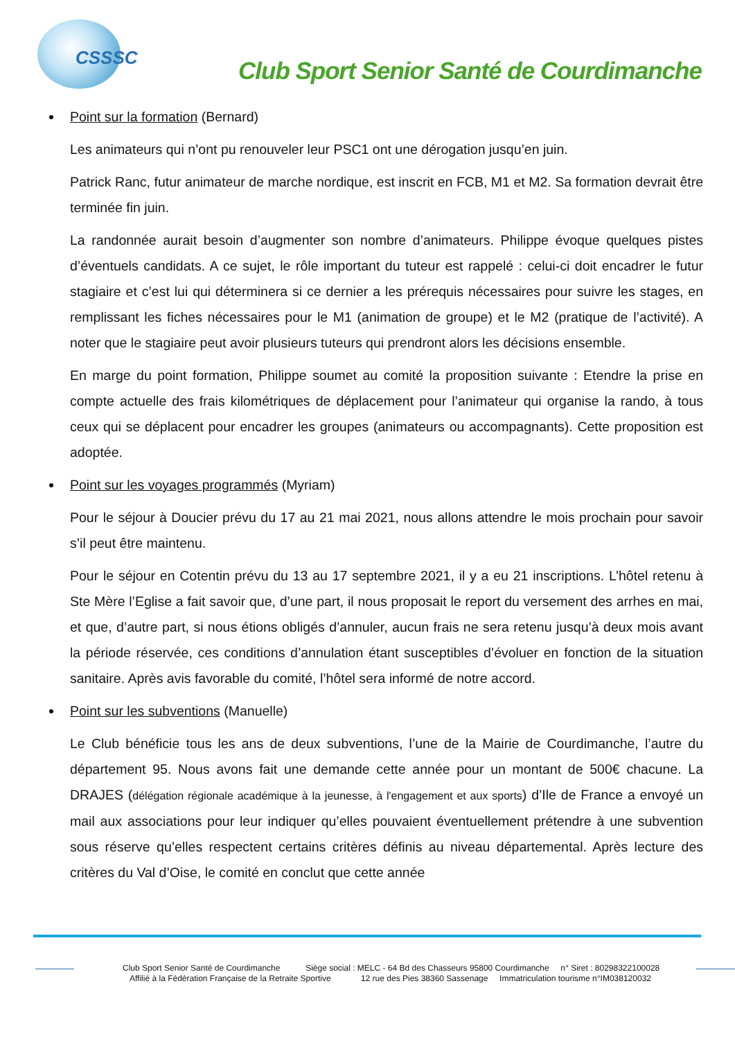CSSSC
Club Sport Senior Santé de Courdimanche
Point sur la formation (Bernard)
Les animateurs qui n’ont pu renouveler leur PSC1 ont une dérogation jusqu’en juin.
Patrick Ranc, futur animateur de marche nordique, est inscrit en FCB, M1 et M2. Sa formation devrait être terminée fin juin.
La randonnée aurait besoin d’augmenter son nombre d’animateurs. Philippe évoque quelques pistes d’éventuels candidats. A ce sujet, le rôle important du tuteur est rappelé : celui-ci doit encadrer le futur stagiaire et c’est lui qui déterminera si ce dernier a les prérequis nécessaires pour suivre les stages, en remplissant les fiches nécessaires pour le M1 (animation de groupe) et le M2 (pratique de l’activité). A noter que le stagiaire peut avoir plusieurs tuteurs qui prendront alors les décisions ensemble.
En marge du point formation, Philippe soumet au comité la proposition suivante : Etendre la prise en compte actuelle des frais kilométriques de déplacement pour l’animateur qui organise la rando, à tous ceux qui se déplacent pour encadrer les groupes (animateurs ou accompagnants). Cette proposition est adoptée.
Point sur les voyages programmés (Myriam)
Pour le séjour à Doucier prévu du 17 au 21 mai 2021, nous allons attendre le mois prochain pour savoir s’il peut être maintenu.
Pour le séjour en Cotentin prévu du 13 au 17 septembre 2021, il y a eu 21 inscriptions. L’hôtel retenu à Ste Mère l’Eglise a fait savoir que, d’une part, il nous proposait le report du versement des arrhes en mai, et que, d’autre part, si nous étions obligés d’annuler, aucun frais ne sera retenu jusqu’à deux mois avant la période réservée, ces conditions d’annulation étant susceptibles d’évoluer en fonction de la situation sanitaire. Après avis favorable du comité, l’hôtel sera informé de notre accord.
Point sur les subventions (Manuelle)
Le Club bénéficie tous les ans de deux subventions, l’une de la Mairie de Courdimanche, l’autre du département 95. Nous avons fait une demande cette année pour un montant de 500€ chacune. La DRAJES (délégation régionale académique à la jeunesse, à l'engagement et aux sports) d’Ile de France a envoyé un mail aux associations pour leur indiquer qu’elles pouvaient éventuellement prétendre à une subvention sous réserve qu’elles respectent certains critères définis au niveau départemental. Après lecture des critères du Val d’Oise, le comité en conclut que cette année
Club Sport Senior Santé de Courdimanche Siège social : MELC - 64 Bd des Chasseurs 95800 Courdimanche n° Siret : 80298322100028
Affilié à la Fédération Française de la Retraite Sportive 12 rue des Pies 38360 Sassenage Immatriculation tourisme n°IM038120032